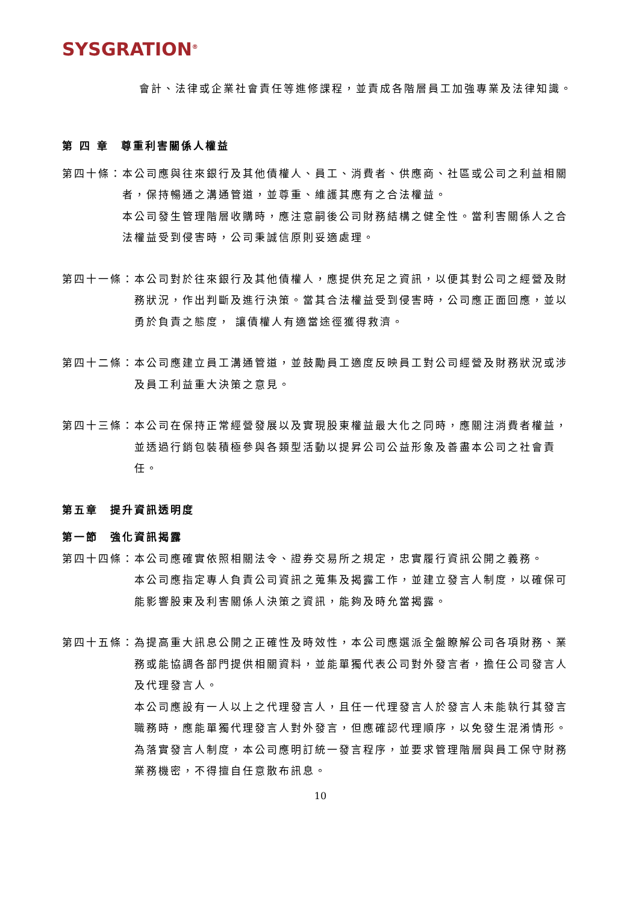SYSGRATION<sup>®</sup>
會計、法律或企業社會責任等進修課程，並責成各階層員工加強專業及法律知識。
第 四 章　尊重利害關係人權益
第四十條： 本公司應與往來銀行及其他債權人、員工、消費者、供應商、社區或公司之利益相關者，保持暢通之溝通管道，並尊重、維護其應有之合法權益。
本公司發生管理階層收購時，應注意嗣後公司財務結構之健全性。當利害關係人之合法權益受到侵害時，公司秉誠信原則妥適處理。
第四十一條： 本公司對於往來銀行及其他債權人，應提供充足之資訊，以便其對公司之經營及財務狀況，作出判斷及進行決策。當其合法權益受到侵害時，公司應正面回應，並以勇於負責之態度， 讓債權人有適當途徑獲得救濟。
第四十二條： 本公司應建立員工溝通管道，並鼓勵員工適度反映員工對公司經營及財務狀況或涉及員工利益重大決策之意見。
第四十三條： 本公司在保持正常經營發展以及實現股東權益最大化之同時，應關注消費者權益，並透過行銷包裝積極參與各類型活動以提昇公司公益形象及善盡本公司之社會責任。
第五章　提升資訊透明度
第一節　強化資訊揭露
第四十四條： 本公司應確實依照相關法令、證券交易所之規定，忠實履行資訊公開之義務。
本公司應指定專人負責公司資訊之蒐集及揭露工作，並建立發言人制度，以確保可能影響股東及利害關係人決策之資訊，能夠及時允當揭露。
第四十五條： 為提高重大訊息公開之正確性及時效性，本公司應選派全盤瞭解公司各項財務、業務或能協調各部門提供相關資料，並能單獨代表公司對外發言者，擔任公司發言人及代理發言人。
本公司應設有一人以上之代理發言人，且任一代理發言人於發言人未能執行其發言職務時，應能單獨代理發言人對外發言，但應確認代理順序，以免發生混淆情形。
為落實發言人制度，本公司應明訂統一發言程序，並要求管理階層與員工保守財務業務機密，不得擅自任意散布訊息。
10